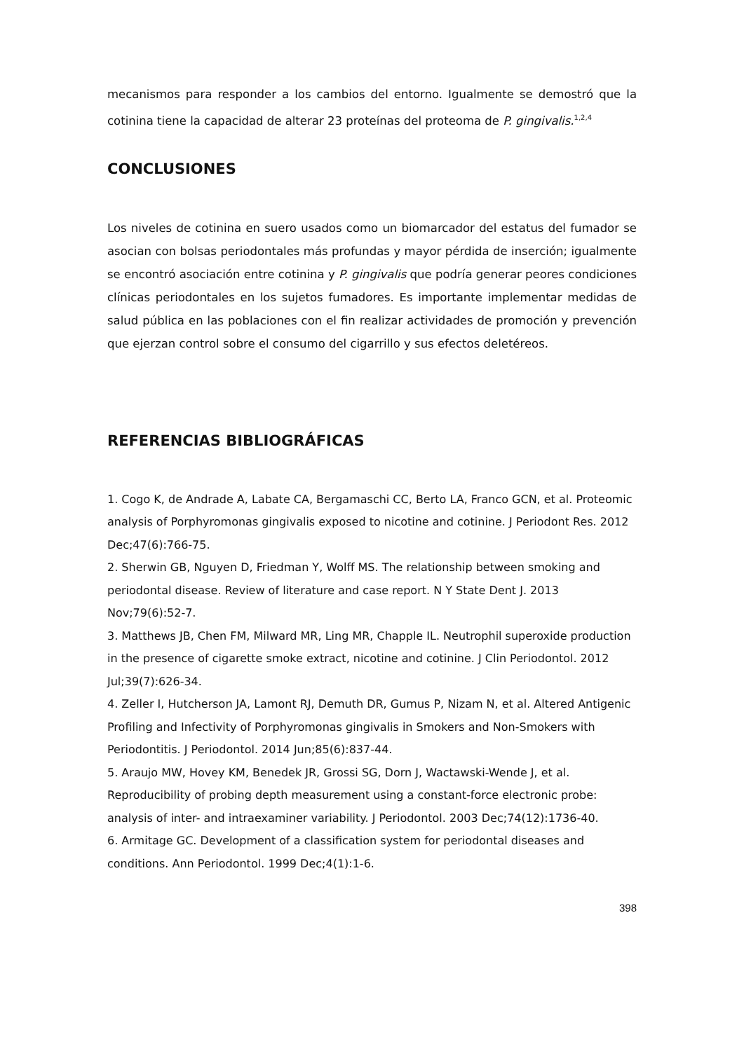mecanismos para responder a los cambios del entorno. Igualmente se demostró que la cotinina tiene la capacidad de alterar 23 proteínas del proteoma de P. gingivalis.<sup>1,2,4</sup>
CONCLUSIONES
Los niveles de cotinina en suero usados como un biomarcador del estatus del fumador se asocian con bolsas periodontales más profundas y mayor pérdida de inserción; igualmente se encontró asociación entre cotinina y P. gingivalis que podría generar peores condiciones clínicas periodontales en los sujetos fumadores. Es importante implementar medidas de salud pública en las poblaciones con el fin realizar actividades de promoción y prevención que ejerzan control sobre el consumo del cigarrillo y sus efectos deletéreos.
REFERENCIAS BIBLIOGRÁFICAS
1. Cogo K, de Andrade A, Labate CA, Bergamaschi CC, Berto LA, Franco GCN, et al. Proteomic analysis of Porphyromonas gingivalis exposed to nicotine and cotinine. J Periodont Res. 2012 Dec;47(6):766-75.
2. Sherwin GB, Nguyen D, Friedman Y, Wolff MS. The relationship between smoking and periodontal disease. Review of literature and case report. N Y State Dent J. 2013 Nov;79(6):52-7.
3. Matthews JB, Chen FM, Milward MR, Ling MR, Chapple IL. Neutrophil superoxide production in the presence of cigarette smoke extract, nicotine and cotinine. J Clin Periodontol. 2012 Jul;39(7):626-34.
4. Zeller I, Hutcherson JA, Lamont RJ, Demuth DR, Gumus P, Nizam N, et al. Altered Antigenic Profiling and Infectivity of Porphyromonas gingivalis in Smokers and Non-Smokers with Periodontitis. J Periodontol. 2014 Jun;85(6):837-44.
5. Araujo MW, Hovey KM, Benedek JR, Grossi SG, Dorn J, Wactawski-Wende J, et al. Reproducibility of probing depth measurement using a constant-force electronic probe: analysis of inter- and intraexaminer variability. J Periodontol. 2003 Dec;74(12):1736-40.
6. Armitage GC. Development of a classification system for periodontal diseases and conditions. Ann Periodontol. 1999 Dec;4(1):1-6.
398